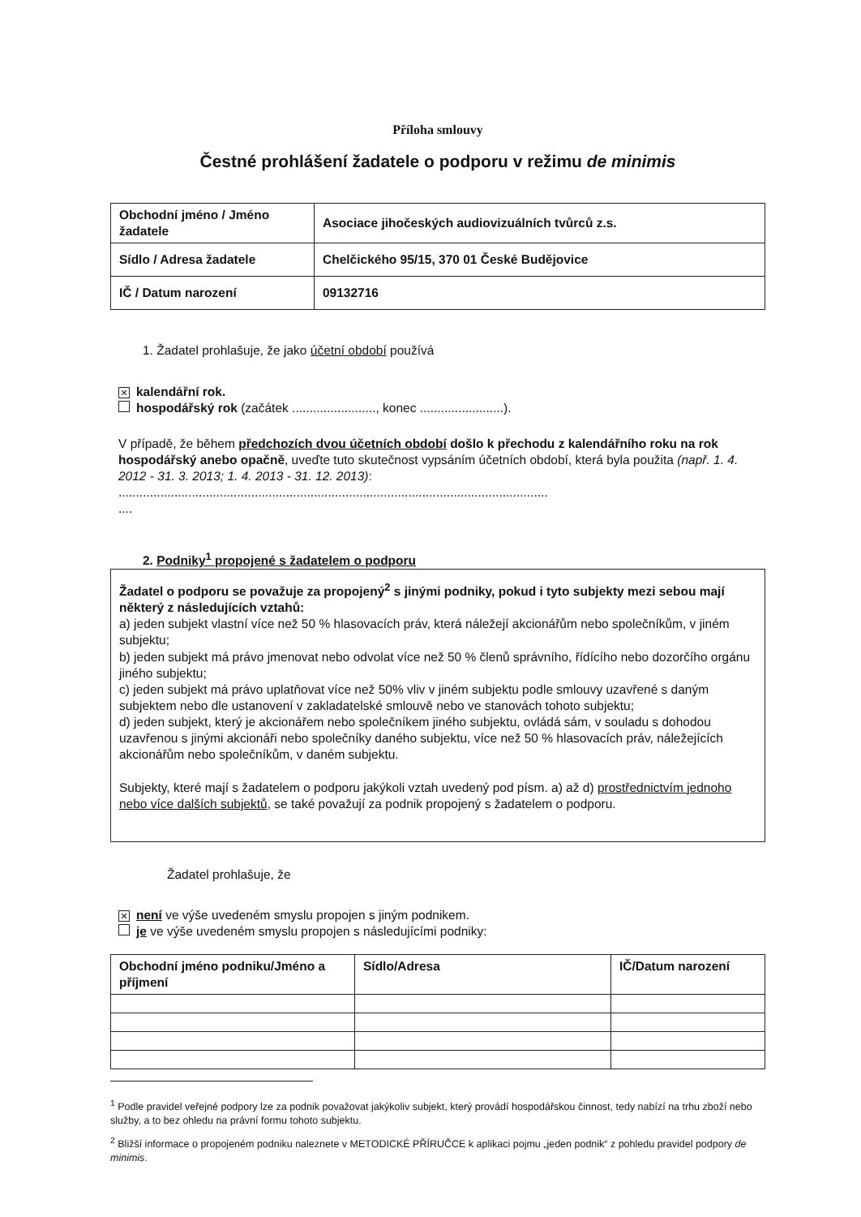Příloha smlouvy
Čestné prohlášení žadatele o podporu v režimu de minimis
| Obchodní jméno / Jméno žadatele | Asociace jihočeských audiovizuálních tvůrců z.s. |
| Sídlo / Adresa žadatele | Chelčického 95/15, 370 01 České Budějovice |
| IČ / Datum narození | 09132716 |
1. Žadatel prohlašuje, že jako účetní období používá
✕ kalendářní rok.
hospodářský rok (začátek ........................, konec ........................).
V případě, že během předchozích dvou účetních období došlo k přechodu z kalendářního roku na rok hospodářský anebo opačně, uveďte tuto skutečnost vypsáním účetních období, která byla použita (např. 1. 4. 2012 - 31. 3. 2013; 1. 4. 2013 - 31. 12. 2013):
...........................................................................................................................
....
2. Podniky<sup>1</sup> propojené s žadatelem o podporu
Žadatel o podporu se považuje za propojený<sup>2</sup> s jinými podniky, pokud i tyto subjekty mezi sebou mají některý z následujících vztahů:
a) jeden subjekt vlastní více než 50 % hlasovacích práv, která náležejí akcionářům nebo společníkům, v jiném subjektu;
b) jeden subjekt má právo jmenovat nebo odvolat více než 50 % členů správního, řídícího nebo dozorčího orgánu jiného subjektu;
c) jeden subjekt má právo uplatňovat více než 50% vliv v jiném subjektu podle smlouvy uzavřené s daným subjektem nebo dle ustanovení v zakladatelské smlouvě nebo ve stanovách tohoto subjektu;
d) jeden subjekt, který je akcionářem nebo společníkem jiného subjektu, ovládá sám, v souladu s dohodou uzavřenou s jinými akcionáři nebo společníky daného subjektu, více než 50 % hlasovacích práv, náležejících akcionářům nebo společníkům, v daném subjektu.
Subjekty, které mají s žadatelem o podporu jakýkoli vztah uvedený pod písm. a) až d) prostřednictvím jednoho nebo více dalších subjektů, se také považují za podnik propojený s žadatelem o podporu.
Žadatel prohlašuje, že
✕ není ve výše uvedeném smyslu propojen s jiným podnikem.
je ve výše uvedeném smyslu propojen s následujícími podniky:
| Obchodní jméno podniku/Jméno a příjmení | Sídlo/Adresa | IČ/Datum narození |
| --- | --- | --- |
<sup>1</sup> Podle pravidel veřejné podpory lze za podnik považovat jakýkoliv subjekt, který provádí hospodářskou činnost, tedy nabízí na trhu zboží nebo služby, a to bez ohledu na právní formu tohoto subjektu.
<sup>2</sup> Bližší informace o propojeném podniku naleznete v METODICKÉ PŘÍRUČCE k aplikaci pojmu „jeden podnik“ z pohledu pravidel podpory de minimis.